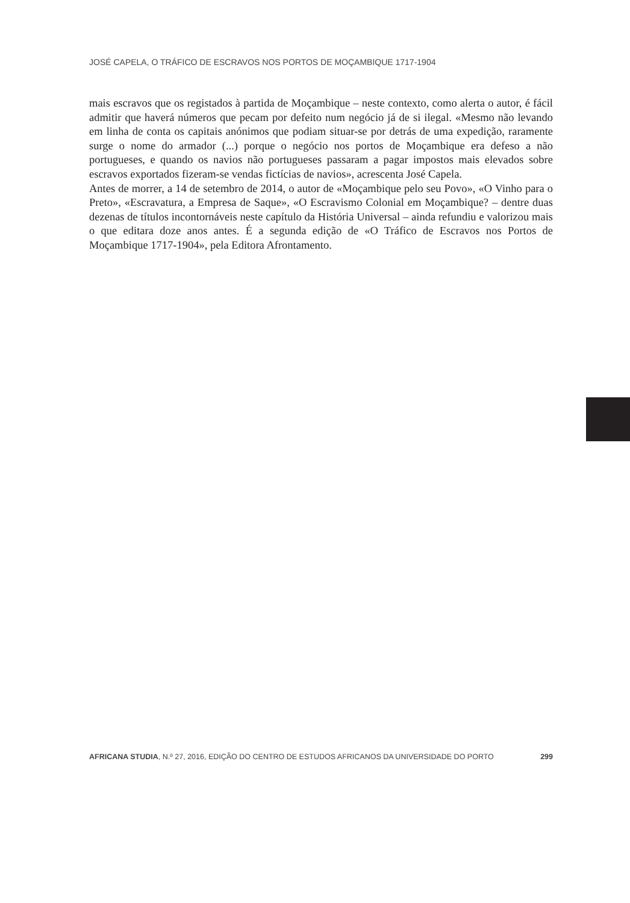JOSÉ CAPELA, O TRÁFICO DE ESCRAVOS NOS PORTOS DE MOÇAMBIQUE 1717-1904
mais escravos que os registados à partida de Moçambique – neste contexto, como alerta o autor, é fácil admitir que haverá números que pecam por defeito num negócio já de si ilegal. «Mesmo não levando em linha de conta os capitais anónimos que podiam situar-se por detrás de uma expedição, raramente surge o nome do armador (...) porque o negócio nos portos de Moçambique era defeso a não portugueses, e quando os navios não portugueses passaram a pagar impostos mais elevados sobre escravos exportados fizeram-se vendas fictícias de navios», acrescenta José Capela.
Antes de morrer, a 14 de setembro de 2014, o autor de «Moçambique pelo seu Povo», «O Vinho para o Preto», «Escravatura, a Empresa de Saque», «O Escravismo Colonial em Moçambique? – dentre duas dezenas de títulos incontornáveis neste capítulo da História Universal – ainda refundiu e valorizou mais o que editara doze anos antes. É a segunda edição de «O Tráfico de Escravos nos Portos de Moçambique 1717-1904», pela Editora Afrontamento.
AFRICANA STUDIA, N.º 27, 2016, EDIÇÃO DO CENTRO DE ESTUDOS AFRICANOS DA UNIVERSIDADE DO PORTO 299